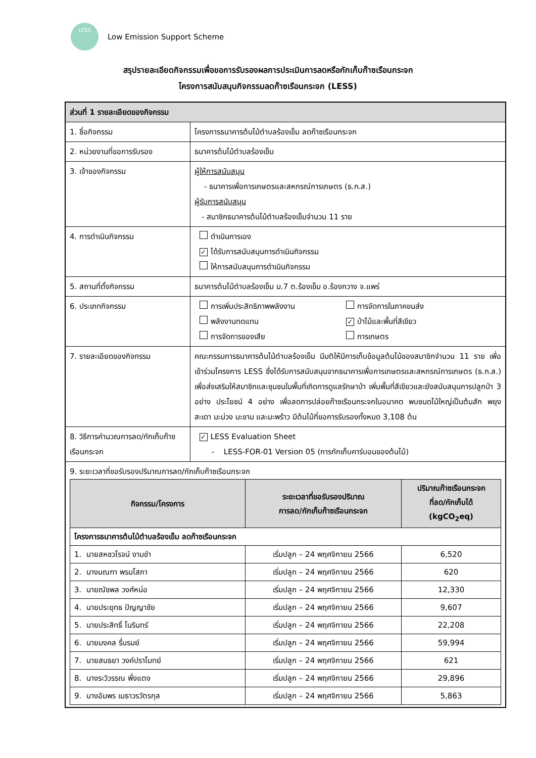LESS
Low Emission Support Scheme
สรุปรายละเอียดกิจกรรมเพื่อขอการรับรองผลการประเมินการลดหรือกักเก็บก๊าซเรือนกระจก
โครงการสนับสนุนกิจกรรมลดก๊าซเรือนกระจก (LESS)
| ส่วนที่ 1 รายละเอียดของกิจกรรม | |
| 1. ชื่อกิจกรรม | โครงการธนาคารต้นไม้ตำบลร้องเข็ม ลดก๊าซเรือนกระจก |
| 2. หน่วยงานที่ขอการรับรอง | ธนาคารต้นไม้ตำบลร้องเข็ม |
| 3. เจ้าของกิจกรรม | ผู้ให้การสนับสนุน - ธนาคารเพื่อการเกษตรและสหกรณ์การเกษตร (ธ.ก.ส.) ผู้รับการสนับสนุน - สมาชิกธนาคารต้นไม้ตำบลร้องเข็มจำนวน 11 ราย |
| 4. การดำเนินกิจกรรม | ดำเนินการเอง ✓ ได้รับการสนับสนุนการดำเนินกิจกรรม ให้การสนับสนุนการดำเนินกิจกรรม |
| 5. สถานที่ตั้งกิจกรรม | ธนาคารต้นไม้ตำบลร้องเข็ม ม.7 ต.ร้องเข็ม อ.ร้องกวาง จ.แพร่ |
| 6. ประเภทกิจกรรม | การเพิ่มประสิทธิภาพพลังงาน การจัดการในภาคขนส่ง พลังงานทดแทน ✓ ป่าไม้และพื้นที่สีเขียว การจัดการของเสีย การเกษตร |
| 7. รายละเอียดของกิจกรรม | คณะกรรมการธนาคารต้นไม้ตำบลร้องเข็ม มีมติให้มีการเก็บข้อมูลต้นไม้ของสมาชิกจำนวน 11 ราย เพื่อเข้าร่วมโครงการ LESS ซึ่งได้รับการสนับสนุนจากธนาคารเพื่อการเกษตรและสหกรณ์การเกษตร (ธ.ก.ส.) เพื่อส่งเสริมให้สมาชิกและชุมชนในพื้นที่เกิดการดูแลรักษาป่า เพิ่มพื้นที่สีเขียวและยังสนับสนุนการปลูกป่า 3 อย่าง ประโยชน์ 4 อย่าง เพื่อลดการปล่อยก๊าซเรือนกระจกในอนาคต พบชนดไม้ใหญ่เป็นต้นสัก พยุง สะเดา มะม่วง มะขาม และมะพร้าว มีต้นไม้ที่ขอการรับรองทั้งหมด 3,108 ต้น |
| 8. วิธีการคำนวณการลด/กักเก็บก๊าซเรือนกระจก | ✓ LESS Evaluation Sheet - LESS-FOR-01 Version 05 (การกักเก็บคาร์บอนของต้นไม้) |
| 9. ระยะเวลาที่ขอรับรองปริมาณการลด/กักเก็บก๊าซเรือนกระจก / กิจกรรม/โครงการ / ระยะเวลาที่ขอรับรองปริมาณ การลด/กักเก็บก๊าซเรือนกระจก / ปริมาณก๊าซเรือนกระจก ที่ลด/กักเก็บได้ (kgCO<sub>2</sub>eq) / / --- / --- / --- / / โครงการธนาคารต้นไม้ตำบลร้องเข็ม ลดก๊าซเรือนกระจก / / / / 1. นายสหชวโรจน์ งามขำ / เริ่มปลูก – 24 พฤศจิกายน 2566 / 6,520 / / 2. นางมณฑา พรมโสภา / เริ่มปลูก – 24 พฤศจิกายน 2566 / 620 / / 3. นายณัชพล วงศ์หน่อ / เริ่มปลูก – 24 พฤศจิกายน 2566 / 12,330 / / 4. นายประยุทธ ปัญญาชัย / เริ่มปลูก – 24 พฤศจิกายน 2566 / 9,607 / / 5. นายประสิทธิ์ โนรินทร์ / เริ่มปลูก – 24 พฤศจิกายน 2566 / 22,208 / / 6. นายมงคล รื่นรมย์ / เริ่มปลูก – 24 พฤศจิกายน 2566 / 59,994 / / 7. นายสนธยา วงค์ปราโมทย์ / เริ่มปลูก – 24 พฤศจิกายน 2566 / 621 / / 8. นางระวิวรรณ พึ่งแตง / เริ่มปลูก – 24 พฤศจิกายน 2566 / 29,896 / / 9. นางอัมพร เมธาวรวัตรกุล / เริ่มปลูก – 24 พฤศจิกายน 2566 / 5,863 / | |